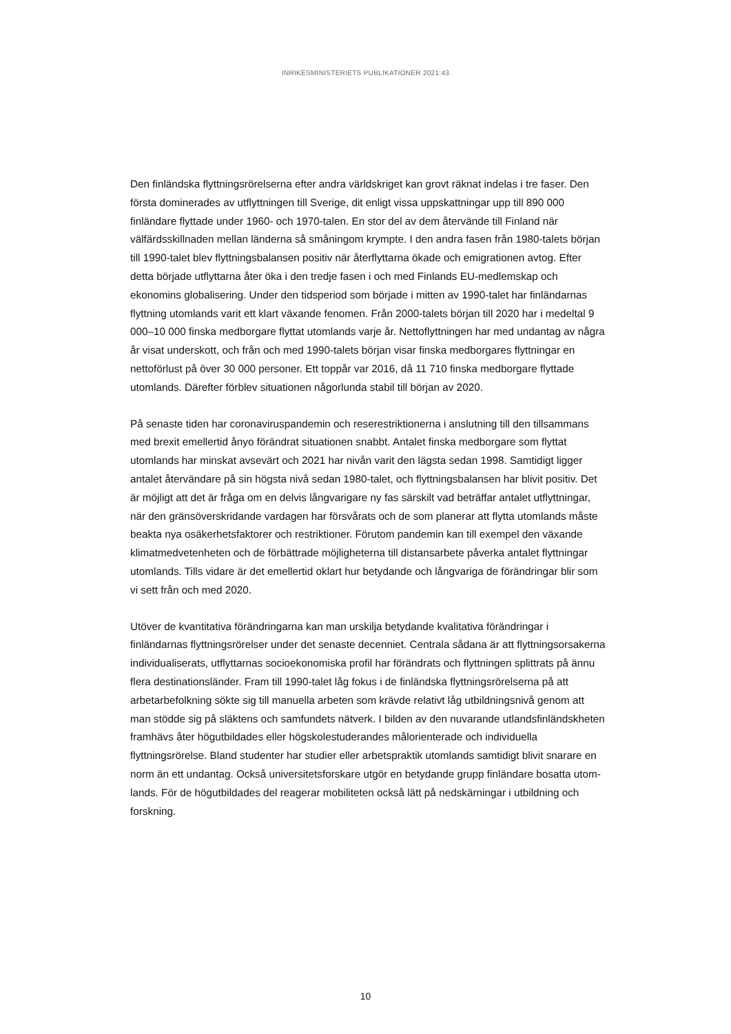INRIKESMINISTERIETS PUBLIKATIONER 2021:43
Den finländska flyttningsrörelserna efter andra världskriget kan grovt räknat indelas i tre faser. Den första dominerades av utflyttningen till Sverige, dit enligt vissa uppskattningar upp till 890 000 finländare flyttade under 1960- och 1970-talen. En stor del av dem åter­vände till Finland när välfärdsskillnaden mellan länderna så småningom krympte. I den andra fasen från 1980-talets början till 1990-talet blev flyttningsbalansen positiv när åter­flyttarna ökade och emigrationen avtog. Efter detta började utflyttarna åter öka i den tredje fasen i och med Finlands EU-medlemskap och ekonomins globalisering. Under den tidsperiod som började i mitten av 1990-talet har finländarnas flyttning utomlands varit ett klart växande fenomen. Från 2000-talets början till 2020 har i medeltal 9 000–10 000 finska medborgare flyttat utomlands varje år. Nettoflyttningen har med undantag av några år visat underskott, och från och med 1990-talets början visar finska medborgares flyttningar en nettoförlust på över 30 000 personer. Ett toppår var 2016, då 11 710 finska medborgare flyttade utomlands. Därefter förblev situationen någorlunda stabil till början av 2020.
På senaste tiden har coronaviruspandemin och reserestriktionerna i anslutning till den tillsammans med brexit emellertid ånyo förändrat situationen snabbt. Antalet finska medborgare som flyttat utomlands har minskat avsevärt och 2021 har nivån varit den lägsta sedan 1998. Samtidigt ligger antalet återvändare på sin högsta nivå sedan 1980-talet, och flyttningsbalansen har blivit positiv. Det är möjligt att det är fråga om en delvis långvarigare ny fas särskilt vad beträffar antalet utflyttningar, när den gränsöverskri­dande vardagen har försvårats och de som planerar att flytta utomlands måste beakta nya osäkerhetsfaktorer och restriktioner. Förutom pandemin kan till exempel den växande klimatmedvetenheten och de förbättrade möjligheterna till distansarbete påverka antalet flyttningar utomlands. Tills vidare är det emellertid oklart hur betydande och långvariga de förändringar blir som vi sett från och med 2020.
Utöver de kvantitativa förändringarna kan man urskilja betydande kvalitativa förändringar i finländarnas flyttningsrörelser under det senaste decenniet. Centrala sådana är att flytt­ningsorsakerna individualiserats, utflyttarnas socioekonomiska profil har förändrats och flyttningen splittrats på ännu flera destinationsländer. Fram till 1990-talet låg fokus i de finländska flyttningsrörelserna på att arbetarbefolkning sökte sig till manuella arbeten som krävde relativt låg utbildningsnivå genom att man stödde sig på släktens och samfun­dets nätverk. I bilden av den nuvarande utlandsfinländskheten framhävs åter högutbild­ades eller högskolestuderandes målorienterade och individuella flyttningsrörelse. Bland studenter har studier eller arbetspraktik utomlands samtidigt blivit snarare en norm än ett undantag. Också universitetsforskare utgör en betydande grupp finländare bosatta utom­lands. För de högutbildades del reagerar mobiliteten också lätt på nedskärningar i utbild­ning och forskning.
10